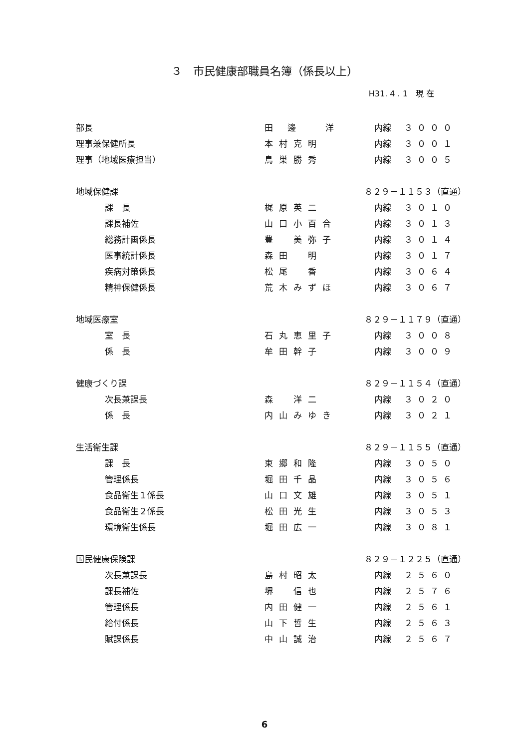３　市民健康部職員名簿（係長以上）
H31. 4 . 1　現 在
| 部長 | 田 邊 洋 | 内線 | ３０００ |
| 理事兼保健所長 | 本村克明 | 内線 | ３００１ |
| 理事（地域医療担当） | 鳥巣勝秀 | 内線 | ３００５ |
| 地域保健課 | | ８２９－１１５３（直通） | |
| 課 長 | 梶原英二 | 内線 | ３０１０ |
| 課長補佐 | 山口小百合 | 内線 | ３０１３ |
| 総務計画係長 | 豊 美弥子 | 内線 | ３０１４ |
| 医事統計係長 | 森田 明 | 内線 | ３０１７ |
| 疾病対策係長 | 松尾 香 | 内線 | ３０６４ |
| 精神保健係長 | 荒木みずほ | 内線 | ３０６７ |
| 地域医療室 | | ８２９－１１７９（直通） | |
| 室 長 | 石丸恵里子 | 内線 | ３００８ |
| 係 長 | 牟田幹子 | 内線 | ３００９ |
| 健康づくり課 | | ８２９－１１５４（直通） | |
| 次長兼課長 | 森 洋二 | 内線 | ３０２０ |
| 係 長 | 内山みゆき | 内線 | ３０２１ |
| 生活衛生課 | | ８２９－１１５５（直通） | |
| 課 長 | 東郷和隆 | 内線 | ３０５０ |
| 管理係長 | 堀田千晶 | 内線 | ３０５６ |
| 食品衛生１係長 | 山口文雄 | 内線 | ３０５１ |
| 食品衛生２係長 | 松田光生 | 内線 | ３０５３ |
| 環境衛生係長 | 堀田広一 | 内線 | ３０８１ |
| 国民健康保険課 | | ８２９－１２２５（直通） | |
| 次長兼課長 | 島村昭太 | 内線 | ２５６０ |
| 課長補佐 | 堺 信也 | 内線 | ２５７６ |
| 管理係長 | 内田健一 | 内線 | ２５６１ |
| 給付係長 | 山下哲生 | 内線 | ２５６３ |
| 賦課係長 | 中山誠治 | 内線 | ２５６７ |
6